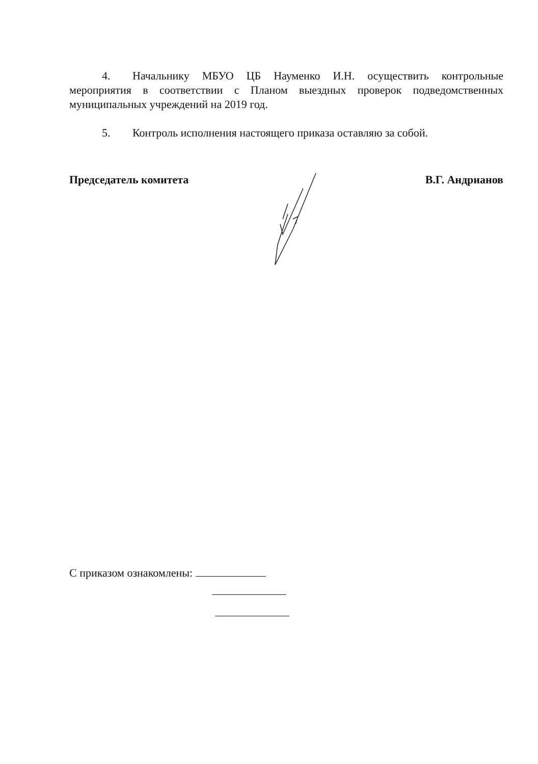4. Начальнику МБУО ЦБ Науменко И.Н. осуществить контрольные мероприятия в соответствии с Планом выездных проверок подведомственных муниципальных учреждений на 2019 год.
5. Контроль исполнения настоящего приказа оставляю за собой.
Председатель комитета В.Г. Андрианов
С приказом ознакомлены: